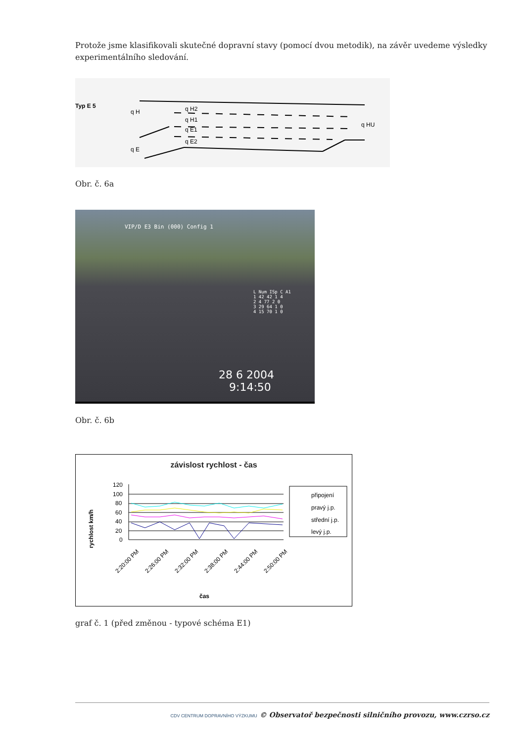Protože jsme klasifikovali skutečné dopravní stavy (pomocí dvou metodik), na závěr uvedeme výsledky experimentálního sledování.
Typ E 5
q H
q H2
q H1
q E1
q E2
q E
q HU
Obr. č. 6a
VIP/D E3 Bin (000) Config 1
L Num ISp C A1
1 42 42 1 4
2 4 77 2 0
3 29 64 1 0
4 15 70 1 0
28 6 2004
9:14:50
Obr. č. 6b
závislost rychlost - čas
rychlost km/h
120
100
80
60
40
20
0
čas
2:20:00 PM
2:26:00 PM
2:32:00 PM
2:38:00 PM
2:44:00 PM
2:50:00 PM
připojení
pravý j.p.
střední j.p.
levý j.p.
graf č. 1 (před změnou - typové schéma E1)
CDV CENTRUM DOPRAVNÍHO VÝZKUMU © Observatoř bezpečnosti silničního provozu, www.czrso.cz